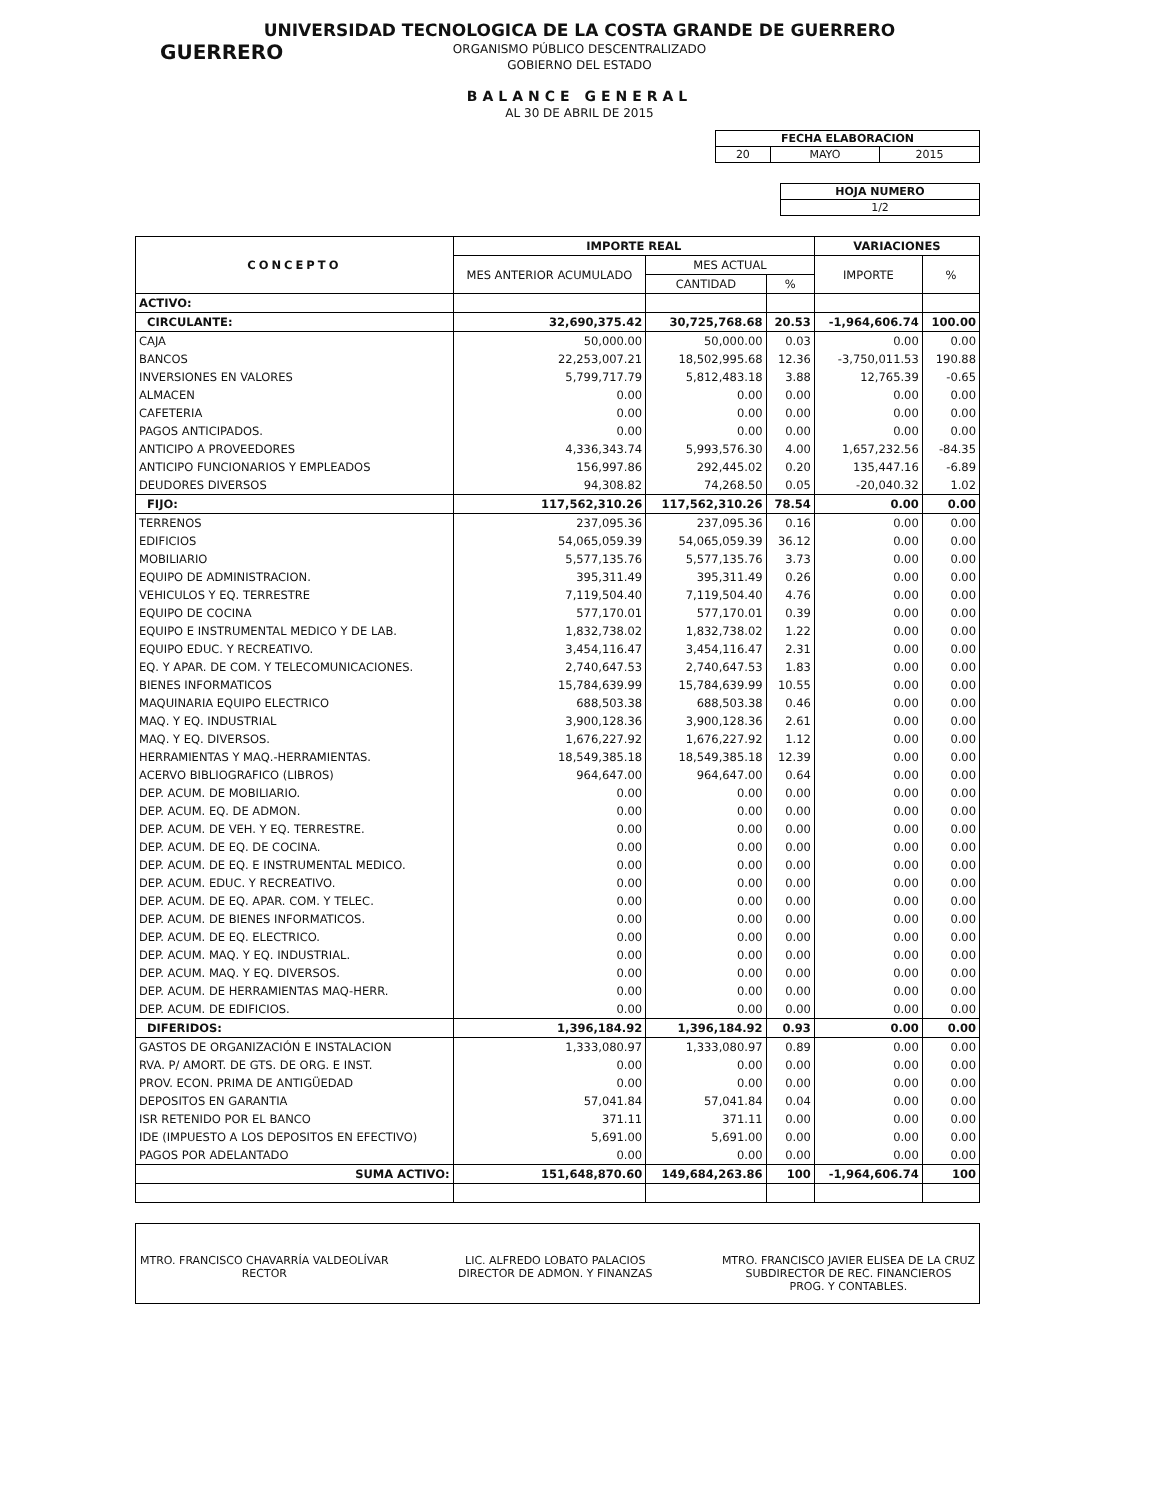GUERRERO
UNIVERSIDAD TECNOLOGICA DE LA COSTA GRANDE DE GUERRERO
ORGANISMO PÚBLICO DESCENTRALIZADO
GOBIERNO DEL ESTADO
BALANCE GENERAL
AL 30 DE ABRIL DE 2015
| FECHA ELABORACION | | |
| --- | --- | --- |
| 20 | MAYO | 2015 |
| HOJA NUMERO |
| --- |
| 1/2 |
| CONCEPTO | IMPORTE REAL | | | VARIACIONES | |
| --- | --- | --- | --- | --- | --- |
| | MES ANTERIOR ACUMULADO | MES ACTUAL | | IMPORTE | % |
| | | CANTIDAD | % | | |
| ACTIVO: | | | | | |
| CIRCULANTE: | 32,690,375.42 | 30,725,768.68 | 20.53 | -1,964,606.74 | 100.00 |
| CAJA | 50,000.00 | 50,000.00 | 0.03 | 0.00 | 0.00 |
| BANCOS | 22,253,007.21 | 18,502,995.68 | 12.36 | -3,750,011.53 | 190.88 |
| INVERSIONES EN VALORES | 5,799,717.79 | 5,812,483.18 | 3.88 | 12,765.39 | -0.65 |
| ALMACEN | 0.00 | 0.00 | 0.00 | 0.00 | 0.00 |
| CAFETERIA | 0.00 | 0.00 | 0.00 | 0.00 | 0.00 |
| PAGOS ANTICIPADOS. | 0.00 | 0.00 | 0.00 | 0.00 | 0.00 |
| ANTICIPO A PROVEEDORES | 4,336,343.74 | 5,993,576.30 | 4.00 | 1,657,232.56 | -84.35 |
| ANTICIPO FUNCIONARIOS Y EMPLEADOS | 156,997.86 | 292,445.02 | 0.20 | 135,447.16 | -6.89 |
| DEUDORES DIVERSOS | 94,308.82 | 74,268.50 | 0.05 | -20,040.32 | 1.02 |
| FIJO: | 117,562,310.26 | 117,562,310.26 | 78.54 | 0.00 | 0.00 |
| TERRENOS | 237,095.36 | 237,095.36 | 0.16 | 0.00 | 0.00 |
| EDIFICIOS | 54,065,059.39 | 54,065,059.39 | 36.12 | 0.00 | 0.00 |
| MOBILIARIO | 5,577,135.76 | 5,577,135.76 | 3.73 | 0.00 | 0.00 |
| EQUIPO DE ADMINISTRACION. | 395,311.49 | 395,311.49 | 0.26 | 0.00 | 0.00 |
| VEHICULOS Y EQ. TERRESTRE | 7,119,504.40 | 7,119,504.40 | 4.76 | 0.00 | 0.00 |
| EQUIPO DE COCINA | 577,170.01 | 577,170.01 | 0.39 | 0.00 | 0.00 |
| EQUIPO E INSTRUMENTAL MEDICO Y DE LAB. | 1,832,738.02 | 1,832,738.02 | 1.22 | 0.00 | 0.00 |
| EQUIPO EDUC. Y RECREATIVO. | 3,454,116.47 | 3,454,116.47 | 2.31 | 0.00 | 0.00 |
| EQ. Y APAR. DE COM. Y TELECOMUNICACIONES. | 2,740,647.53 | 2,740,647.53 | 1.83 | 0.00 | 0.00 |
| BIENES INFORMATICOS | 15,784,639.99 | 15,784,639.99 | 10.55 | 0.00 | 0.00 |
| MAQUINARIA EQUIPO ELECTRICO | 688,503.38 | 688,503.38 | 0.46 | 0.00 | 0.00 |
| MAQ. Y EQ. INDUSTRIAL | 3,900,128.36 | 3,900,128.36 | 2.61 | 0.00 | 0.00 |
| MAQ. Y EQ. DIVERSOS. | 1,676,227.92 | 1,676,227.92 | 1.12 | 0.00 | 0.00 |
| HERRAMIENTAS Y MAQ.-HERRAMIENTAS. | 18,549,385.18 | 18,549,385.18 | 12.39 | 0.00 | 0.00 |
| ACERVO BIBLIOGRAFICO (LIBROS) | 964,647.00 | 964,647.00 | 0.64 | 0.00 | 0.00 |
| DEP. ACUM. DE MOBILIARIO. | 0.00 | 0.00 | 0.00 | 0.00 | 0.00 |
| DEP. ACUM. EQ. DE ADMON. | 0.00 | 0.00 | 0.00 | 0.00 | 0.00 |
| DEP. ACUM. DE VEH. Y EQ. TERRESTRE. | 0.00 | 0.00 | 0.00 | 0.00 | 0.00 |
| DEP. ACUM. DE EQ. DE COCINA. | 0.00 | 0.00 | 0.00 | 0.00 | 0.00 |
| DEP. ACUM. DE EQ. E INSTRUMENTAL MEDICO. | 0.00 | 0.00 | 0.00 | 0.00 | 0.00 |
| DEP. ACUM. EDUC. Y RECREATIVO. | 0.00 | 0.00 | 0.00 | 0.00 | 0.00 |
| DEP. ACUM. DE EQ. APAR. COM. Y TELEC. | 0.00 | 0.00 | 0.00 | 0.00 | 0.00 |
| DEP. ACUM. DE BIENES INFORMATICOS. | 0.00 | 0.00 | 0.00 | 0.00 | 0.00 |
| DEP. ACUM. DE EQ. ELECTRICO. | 0.00 | 0.00 | 0.00 | 0.00 | 0.00 |
| DEP. ACUM. MAQ. Y EQ. INDUSTRIAL. | 0.00 | 0.00 | 0.00 | 0.00 | 0.00 |
| DEP. ACUM. MAQ. Y EQ. DIVERSOS. | 0.00 | 0.00 | 0.00 | 0.00 | 0.00 |
| DEP. ACUM. DE HERRAMIENTAS MAQ-HERR. | 0.00 | 0.00 | 0.00 | 0.00 | 0.00 |
| DEP. ACUM. DE EDIFICIOS. | 0.00 | 0.00 | 0.00 | 0.00 | 0.00 |
| DIFERIDOS: | 1,396,184.92 | 1,396,184.92 | 0.93 | 0.00 | 0.00 |
| GASTOS DE ORGANIZACIÓN E INSTALACION | 1,333,080.97 | 1,333,080.97 | 0.89 | 0.00 | 0.00 |
| RVA. P/ AMORT. DE GTS. DE ORG. E INST. | 0.00 | 0.00 | 0.00 | 0.00 | 0.00 |
| PROV. ECON. PRIMA DE ANTIGÜEDAD | 0.00 | 0.00 | 0.00 | 0.00 | 0.00 |
| DEPOSITOS EN GARANTIA | 57,041.84 | 57,041.84 | 0.04 | 0.00 | 0.00 |
| ISR RETENIDO POR EL BANCO | 371.11 | 371.11 | 0.00 | 0.00 | 0.00 |
| IDE (IMPUESTO A LOS DEPOSITOS EN EFECTIVO) | 5,691.00 | 5,691.00 | 0.00 | 0.00 | 0.00 |
| PAGOS POR ADELANTADO | 0.00 | 0.00 | 0.00 | 0.00 | 0.00 |
| SUMA ACTIVO: | 151,648,870.60 | 149,684,263.86 | 100 | -1,964,606.74 | 100 |
MTRO. FRANCISCO CHAVARRÍA VALDEOLÍVAR
RECTOR
LIC. ALFREDO LOBATO PALACIOS
DIRECTOR DE ADMON. Y FINANZAS
MTRO. FRANCISCO JAVIER ELISEA DE LA CRUZ
SUBDIRECTOR DE REC. FINANCIEROS
PROG. Y CONTABLES.